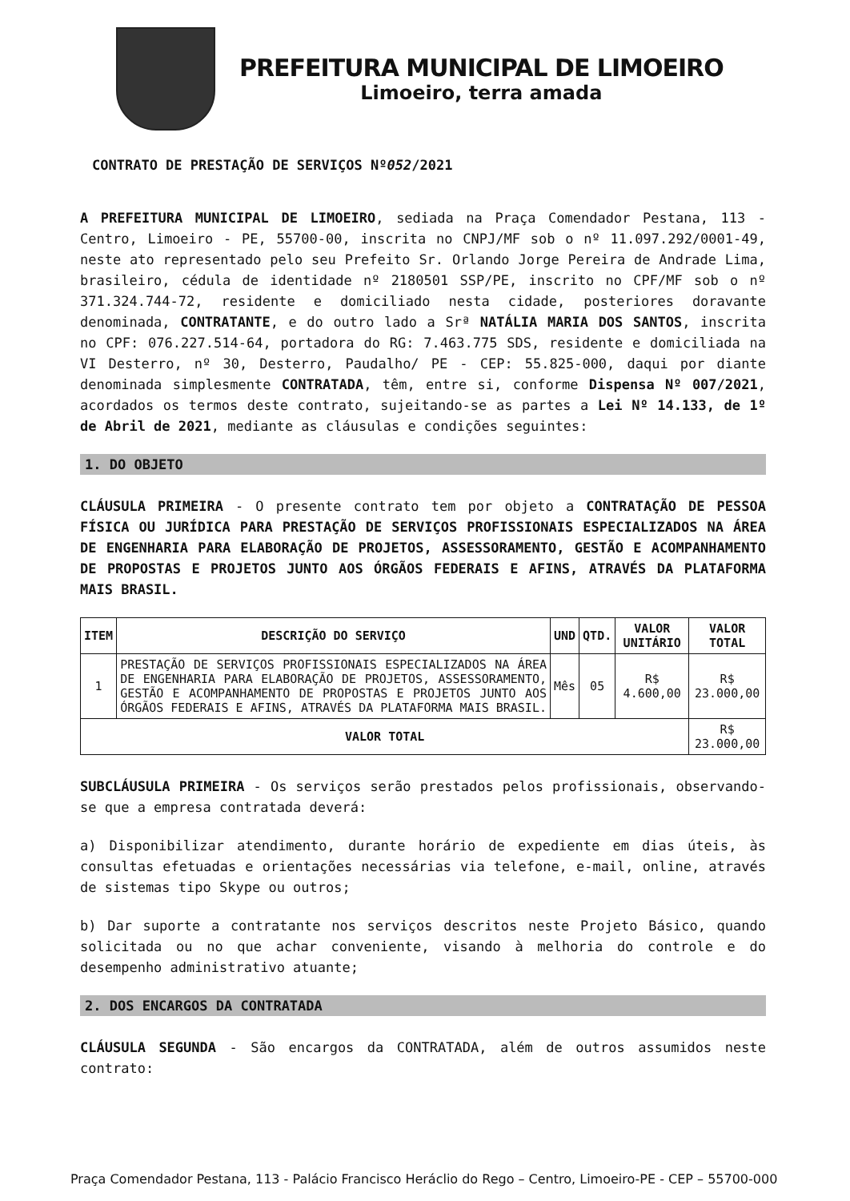PREFEITURA MUNICIPAL DE LIMOEIRO
Limoeiro, terra amada
CONTRATO DE PRESTAÇÃO DE SERVIÇOS Nº052/2021
A PREFEITURA MUNICIPAL DE LIMOEIRO, sediada na Praça Comendador Pestana, 113 - Centro, Limoeiro - PE, 55700-00, inscrita no CNPJ/MF sob o nº 11.097.292/0001-49, neste ato representado pelo seu Prefeito Sr. Orlando Jorge Pereira de Andrade Lima, brasileiro, cédula de identidade nº 2180501 SSP/PE, inscrito no CPF/MF sob o nº 371.324.744-72, residente e domiciliado nesta cidade, posteriores doravante denominada, CONTRATANTE, e do outro lado a Srª NATÁLIA MARIA DOS SANTOS, inscrita no CPF: 076.227.514-64, portadora do RG: 7.463.775 SDS, residente e domiciliada na VI Desterro, nº 30, Desterro, Paudalho/ PE - CEP: 55.825-000, daqui por diante denominada simplesmente CONTRATADA, têm, entre si, conforme Dispensa Nº 007/2021, acordados os termos deste contrato, sujeitando-se as partes a Lei Nº 14.133, de 1º de Abril de 2021, mediante as cláusulas e condições seguintes:
1. DO OBJETO
CLÁUSULA PRIMEIRA - O presente contrato tem por objeto a CONTRATAÇÃO DE PESSOA FÍSICA OU JURÍDICA PARA PRESTAÇÃO DE SERVIÇOS PROFISSIONAIS ESPECIALIZADOS NA ÁREA DE ENGENHARIA PARA ELABORAÇÃO DE PROJETOS, ASSESSORAMENTO, GESTÃO E ACOMPANHAMENTO DE PROPOSTAS E PROJETOS JUNTO AOS ÓRGÃOS FEDERAIS E AFINS, ATRAVÉS DA PLATAFORMA MAIS BRASIL.
| ITEM | DESCRIÇÃO DO SERVIÇO | UND | QTD. | VALOR UNITÁRIO | VALOR TOTAL |
| --- | --- | --- | --- | --- | --- |
| 1 | PRESTAÇÃO DE SERVIÇOS PROFISSIONAIS ESPECIALIZADOS NA ÁREA DE ENGENHARIA PARA ELABORAÇÃO DE PROJETOS, ASSESSORAMENTO, GESTÃO E ACOMPANHAMENTO DE PROPOSTAS E PROJETOS JUNTO AOS ÓRGÃOS FEDERAIS E AFINS, ATRAVÉS DA PLATAFORMA MAIS BRASIL. | Mês | 05 | R$ 4.600,00 | R$ 23.000,00 |
| VALOR TOTAL | | | | | R$ 23.000,00 |
SUBCLÁUSULA PRIMEIRA - Os serviços serão prestados pelos profissionais, observando-se que a empresa contratada deverá:
a) Disponibilizar atendimento, durante horário de expediente em dias úteis, às consultas efetuadas e orientações necessárias via telefone, e-mail, online, através de sistemas tipo Skype ou outros;
b) Dar suporte a contratante nos serviços descritos neste Projeto Básico, quando solicitada ou no que achar conveniente, visando à melhoria do controle e do desempenho administrativo atuante;
2. DOS ENCARGOS DA CONTRATADA
CLÁUSULA SEGUNDA - São encargos da CONTRATADA, além de outros assumidos neste contrato:
Praça Comendador Pestana, 113 - Palácio Francisco Heráclio do Rego – Centro, Limoeiro-PE - CEP – 55700-000